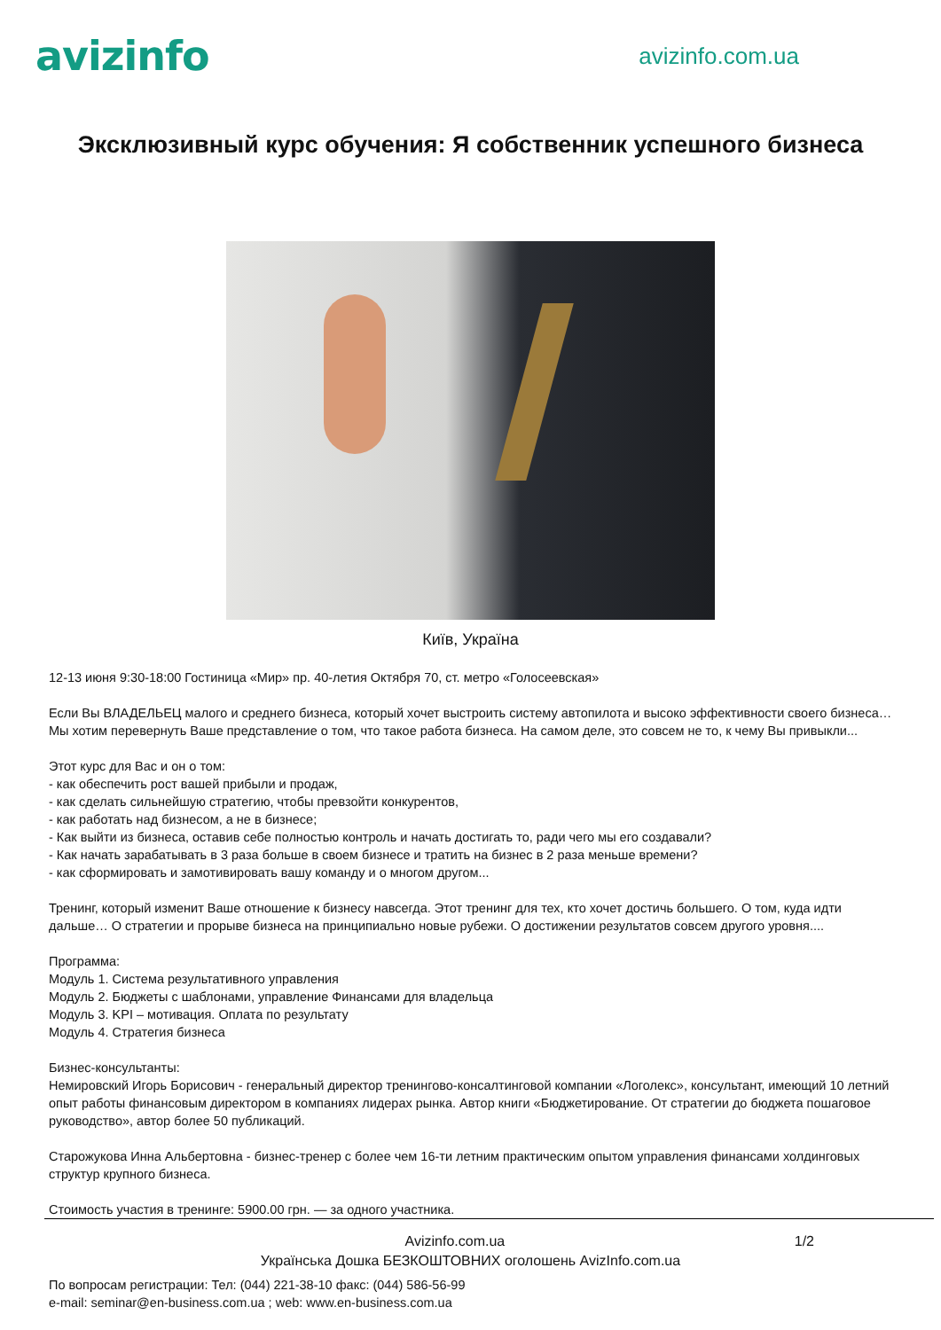avizinfo
avizinfo.com.ua
Эксклюзивный курс обучения: Я собственник успешного бизнеса
Київ, Україна
12-13 июня 9:30-18:00 Гостиница «Мир» пр. 40-летия Октября 70, ст. метро «Голосеевская»
Если Вы ВЛАДЕЛЬЕЦ малого и среднего бизнеса, который хочет выстроить систему автопилота и высоко эффективности своего бизнеса…
Мы хотим перевернуть Ваше представление о том, что такое работа бизнеса. На самом деле, это совсем не то, к чему Вы привыкли...
Этот курс для Вас и он о том:
- как обеспечить рост вашей прибыли и продаж,
- как сделать сильнейшую стратегию, чтобы превзойти конкурентов,
- как работать над бизнесом, а не в бизнесе;
- Как выйти из бизнеса, оставив себе полностью контроль и начать достигать то, ради чего мы его создавали?
- Как начать зарабатывать в 3 раза больше в своем бизнесе и тратить на бизнес в 2 раза меньше времени?
- как сформировать и замотивировать вашу команду и о многом другом...
Тренинг, который изменит Ваше отношение к бизнесу навсегда. Этот тренинг для тех, кто хочет достичь большего. О том, куда идти дальше… О стратегии и прорыве бизнеса на принципиально новые рубежи. О достижении результатов совсем другого уровня....
Программа:
Модуль 1. Система результативного управления
Модуль 2. Бюджеты с шаблонами, управление Финансами для владельца
Модуль 3. KPI – мотивация. Оплата по результату
Модуль 4. Стратегия бизнеса
Бизнес-консультанты:
Немировский Игорь Борисович - генеральный директор тренингово-консалтинговой компании «Логолекс», консультант, имеющий 10 летний опыт работы финансовым директором в компаниях лидерах рынка. Автор книги «Бюджетирование. От стратегии до бюджета пошаговое руководство», автор более 50 публикаций.
Старожукова Инна Альбертовна - бизнес-тренер с более чем 16-ти летним практическим опытом управления финансами холдинговых структур крупного бизнеса.
Стоимость участия в тренинге: 5900.00 грн. — за одного участника.
Avizinfo.com.ua 1/2
Українська Дошка БЕЗКОШТОВНИХ оголошень AvizInfo.com.ua
По вопросам регистрации: Тел: (044) 221-38-10 факс: (044) 586-56-99
e-mail: seminar@en-business.com.ua ; web: www.en-business.com.ua